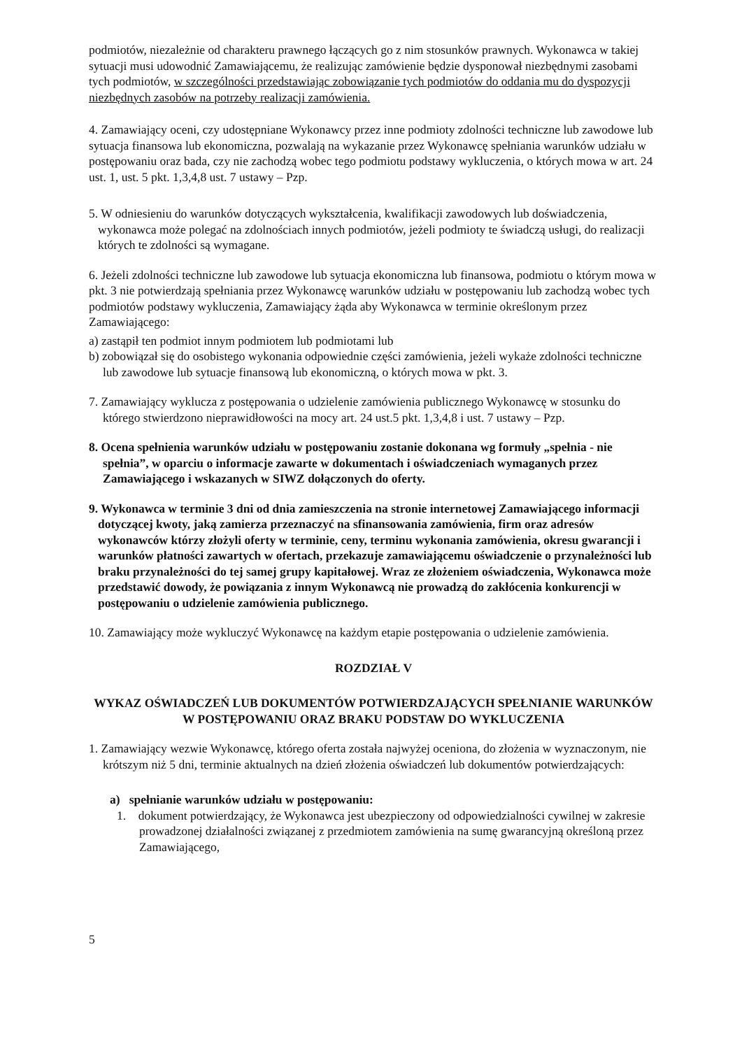podmiotów, niezależnie od charakteru prawnego łączących go z nim stosunków prawnych. Wykonawca w takiej sytuacji musi udowodnić Zamawiającemu, że realizując zamówienie będzie dysponował niezbędnymi zasobami tych podmiotów, w szczególności przedstawiając zobowiązanie tych podmiotów do oddania mu do dyspozycji niezbędnych zasobów na potrzeby realizacji zamówienia.
4. Zamawiający oceni, czy udostępniane Wykonawcy przez inne podmioty zdolności techniczne lub zawodowe lub sytuacja finansowa lub ekonomiczna, pozwalają na wykazanie przez Wykonawcę spełniania warunków udziału w postępowaniu oraz bada, czy nie zachodzą wobec tego podmiotu podstawy wykluczenia, o których mowa w art. 24 ust. 1, ust. 5 pkt. 1,3,4,8 ust. 7 ustawy – Pzp.
5. W odniesieniu do warunków dotyczących wykształcenia, kwalifikacji zawodowych lub doświadczenia, wykonawca może polegać na zdolnościach innych podmiotów, jeżeli podmioty te świadczą usługi, do realizacji których te zdolności są wymagane.
6. Jeżeli zdolności techniczne lub zawodowe lub sytuacja ekonomiczna lub finansowa, podmiotu o którym mowa w pkt. 3 nie potwierdzają spełniania przez Wykonawcę warunków udziału w postępowaniu lub zachodzą wobec tych podmiotów podstawy wykluczenia, Zamawiający żąda aby Wykonawca w terminie określonym przez Zamawiającego:
a) zastąpił ten podmiot innym podmiotem lub podmiotami lub
b) zobowiązał się do osobistego wykonania odpowiednie części zamówienia, jeżeli wykaże zdolności techniczne lub zawodowe lub sytuacje finansową lub ekonomiczną, o których mowa w pkt. 3.
7. Zamawiający wyklucza z postępowania o udzielenie zamówienia publicznego Wykonawcę w stosunku do którego stwierdzono nieprawidłowości na mocy art. 24 ust.5 pkt. 1,3,4,8 i ust. 7 ustawy – Pzp.
8. Ocena spełnienia warunków udziału w postępowaniu zostanie dokonana wg formuły „spełnia - nie spełnia”, w oparciu o informacje zawarte w dokumentach i oświadczeniach wymaganych przez Zamawiającego i wskazanych w SIWZ dołączonych do oferty.
9. Wykonawca w terminie 3 dni od dnia zamieszczenia na stronie internetowej Zamawiającego informacji dotyczącej kwoty, jaką zamierza przeznaczyć na sfinansowania zamówienia, firm oraz adresów wykonawców którzy złożyli oferty w terminie, ceny, terminu wykonania zamówienia, okresu gwarancji i warunków płatności zawartych w ofertach, przekazuje zamawiającemu oświadczenie o przynależności lub braku przynależności do tej samej grupy kapitałowej. Wraz ze złożeniem oświadczenia, Wykonawca może przedstawić dowody, że powiązania z innym Wykonawcą nie prowadzą do zakłócenia konkurencji w postępowaniu o udzielenie zamówienia publicznego.
10. Zamawiający może wykluczyć Wykonawcę na każdym etapie postępowania o udzielenie zamówienia.
ROZDZIAŁ V
WYKAZ OŚWIADCZEŃ LUB DOKUMENTÓW POTWIERDZAJĄCYCH SPEŁNIANIE WARUNKÓW W POSTĘPOWANIU ORAZ BRAKU PODSTAW DO WYKLUCZENIA
1. Zamawiający wezwie Wykonawcę, którego oferta została najwyżej oceniona, do złożenia w wyznaczonym, nie krótszym niż 5 dni, terminie aktualnych na dzień złożenia oświadczeń lub dokumentów potwierdzających:
a) spełnianie warunków udziału w postępowaniu:
1. dokument potwierdzający, że Wykonawca jest ubezpieczony od odpowiedzialności cywilnej w zakresie prowadzonej działalności związanej z przedmiotem zamówienia na sumę gwarancyjną określoną przez Zamawiającego,
5